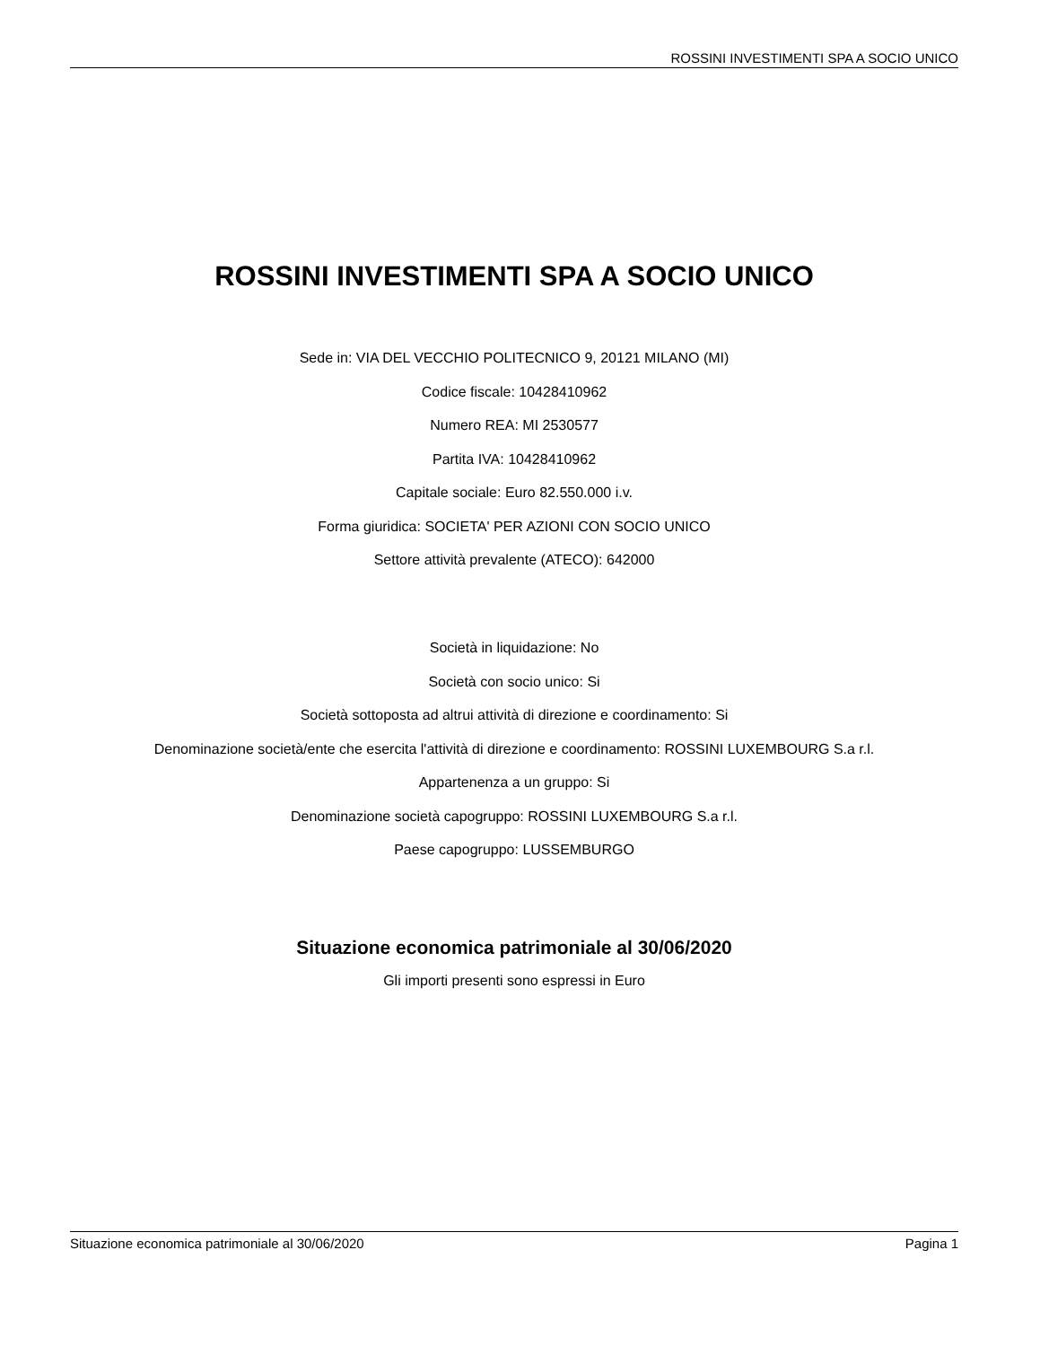ROSSINI INVESTIMENTI SPA A SOCIO UNICO
ROSSINI INVESTIMENTI SPA A SOCIO UNICO
Sede in: VIA DEL VECCHIO POLITECNICO 9, 20121 MILANO (MI)
Codice fiscale: 10428410962
Numero REA: MI 2530577
Partita IVA: 10428410962
Capitale sociale: Euro 82.550.000 i.v.
Forma giuridica: SOCIETA' PER AZIONI CON SOCIO UNICO
Settore attività prevalente (ATECO): 642000
Società in liquidazione: No
Società con socio unico: Si
Società sottoposta ad altrui attività di direzione e coordinamento: Si
Denominazione società/ente che esercita l'attività di direzione e coordinamento: ROSSINI LUXEMBOURG S.a r.l.
Appartenenza a un gruppo: Si
Denominazione società capogruppo: ROSSINI LUXEMBOURG S.a r.l.
Paese capogruppo: LUSSEMBURGO
Situazione economica patrimoniale al 30/06/2020
Gli importi presenti sono espressi in Euro
Situazione economica patrimoniale al 30/06/2020 Pagina 1